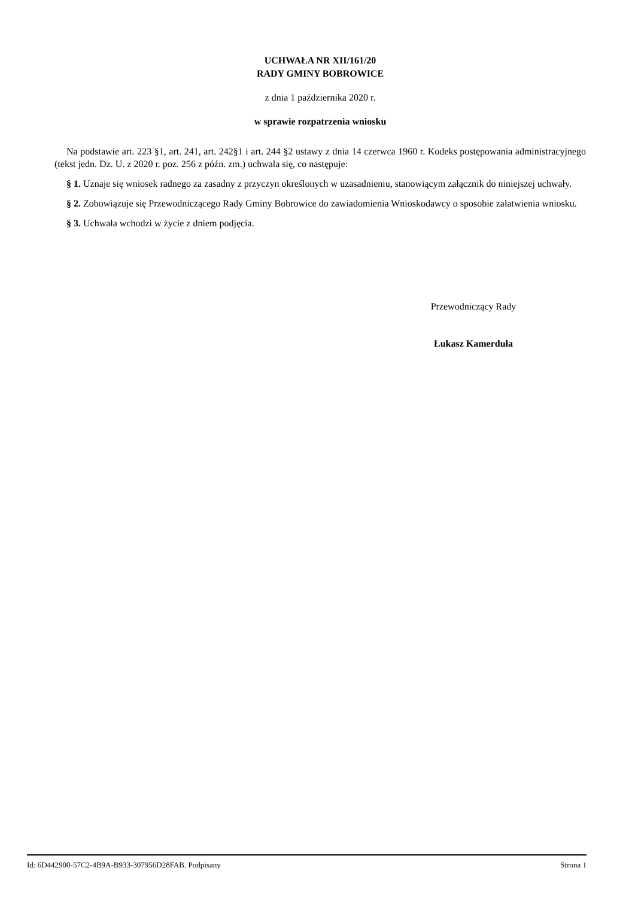UCHWAŁA NR XII/161/20
RADY GMINY BOBROWICE
z dnia 1 października 2020 r.
w sprawie rozpatrzenia wniosku
Na podstawie art. 223 §1, art. 241, art. 242§1 i art. 244 §2 ustawy z dnia 14 czerwca 1960 r. Kodeks postępowania administracyjnego (tekst jedn. Dz. U. z 2020 r. poz. 256 z późn. zm.) uchwala się, co następuje:
§ 1. Uznaje się wniosek radnego za zasadny z przyczyn określonych w uzasadnieniu, stanowiącym załącznik do niniejszej uchwały.
§ 2. Zobowiązuje się Przewodniczącego Rady Gminy Bobrowice do zawiadomienia Wnioskodawcy o sposobie załatwienia wniosku.
§ 3. Uchwała wchodzi w życie z dniem podjęcia.
Przewodniczący Rady
Łukasz Kamerduła
Id: 6D442900-57C2-4B9A-B933-307956D28FAB. Podpisany Strona 1